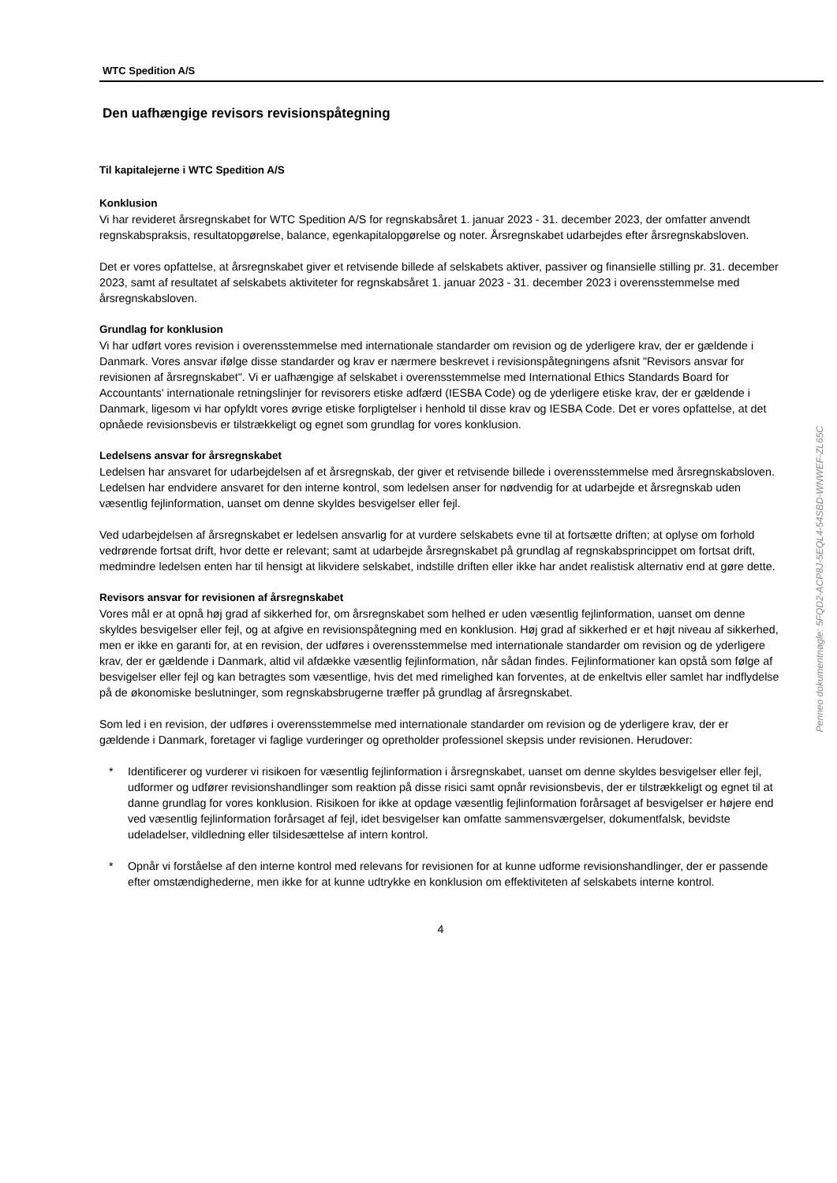WTC Spedition A/S
Den uafhængige revisors revisionspåtegning
Til kapitalejerne i WTC Spedition A/S
Konklusion
Vi har revideret årsregnskabet for WTC Spedition A/S for regnskabsåret 1. januar 2023 - 31. december 2023, der omfatter anvendt regnskabspraksis, resultatopgørelse, balance, egenkapitalopgørelse og noter. Årsregnskabet udarbejdes efter årsregnskabsloven.
Det er vores opfattelse, at årsregnskabet giver et retvisende billede af selskabets aktiver, passiver og finansielle stilling pr. 31. december 2023, samt af resultatet af selskabets aktiviteter for regnskabsåret 1. januar 2023 - 31. december 2023 i overensstemmelse med årsregnskabsloven.
Grundlag for konklusion
Vi har udført vores revision i overensstemmelse med internationale standarder om revision og de yderligere krav, der er gældende i Danmark. Vores ansvar ifølge disse standarder og krav er nærmere beskrevet i revisionspåtegningens afsnit "Revisors ansvar for revisionen af årsregnskabet". Vi er uafhængige af selskabet i overensstemmelse med International Ethics Standards Board for Accountants' internationale retningslinjer for revisorers etiske adfærd (IESBA Code) og de yderligere etiske krav, der er gældende i Danmark, ligesom vi har opfyldt vores øvrige etiske forpligtelser i henhold til disse krav og IESBA Code. Det er vores opfattelse, at det opnåede revisionsbevis er tilstrækkeligt og egnet som grundlag for vores konklusion.
Ledelsens ansvar for årsregnskabet
Ledelsen har ansvaret for udarbejdelsen af et årsregnskab, der giver et retvisende billede i overensstemmelse med årsregnskabsloven. Ledelsen har endvidere ansvaret for den interne kontrol, som ledelsen anser for nødvendig for at udarbejde et årsregnskab uden væsentlig fejlinformation, uanset om denne skyldes besvigelser eller fejl.
Ved udarbejdelsen af årsregnskabet er ledelsen ansvarlig for at vurdere selskabets evne til at fortsætte driften; at oplyse om forhold vedrørende fortsat drift, hvor dette er relevant; samt at udarbejde årsregnskabet på grundlag af regnskabsprincippet om fortsat drift, medmindre ledelsen enten har til hensigt at likvidere selskabet, indstille driften eller ikke har andet realistisk alternativ end at gøre dette.
Revisors ansvar for revisionen af årsregnskabet
Vores mål er at opnå høj grad af sikkerhed for, om årsregnskabet som helhed er uden væsentlig fejlinformation, uanset om denne skyldes besvigelser eller fejl, og at afgive en revisionspåtegning med en konklusion. Høj grad af sikkerhed er et højt niveau af sikkerhed, men er ikke en garanti for, at en revision, der udføres i overensstemmelse med internationale standarder om revision og de yderligere krav, der er gældende i Danmark, altid vil afdække væsentlig fejlinformation, når sådan findes. Fejlinformationer kan opstå som følge af besvigelser eller fejl og kan betragtes som væsentlige, hvis det med rimelighed kan forventes, at de enkeltvis eller samlet har indflydelse på de økonomiske beslutninger, som regnskabsbrugerne træffer på grundlag af årsregnskabet.
Som led i en revision, der udføres i overensstemmelse med internationale standarder om revision og de yderligere krav, der er gældende i Danmark, foretager vi faglige vurderinger og opretholder professionel skepsis under revisionen. Herudover:
* Identificerer og vurderer vi risikoen for væsentlig fejlinformation i årsregnskabet, uanset om denne skyldes besvigelser eller fejl, udformer og udfører revisionshandlinger som reaktion på disse risici samt opnår revisionsbevis, der er tilstrækkeligt og egnet til at danne grundlag for vores konklusion. Risikoen for ikke at opdage væsentlig fejlinformation forårsaget af besvigelser er højere end ved væsentlig fejlinformation forårsaget af fejl, idet besvigelser kan omfatte sammensværgelser, dokumentfalsk, bevidste udeladelser, vildledning eller tilsidesættelse af intern kontrol.
* Opnår vi forståelse af den interne kontrol med relevans for revisionen for at kunne udforme revisionshandlinger, der er passende efter omstændighederne, men ikke for at kunne udtrykke en konklusion om effektiviteten af selskabets interne kontrol.
4
Penneo dokumentnøgle: 5FQD2-ACP8J-5EQL4-54SBD-WNWEF-ZL65C